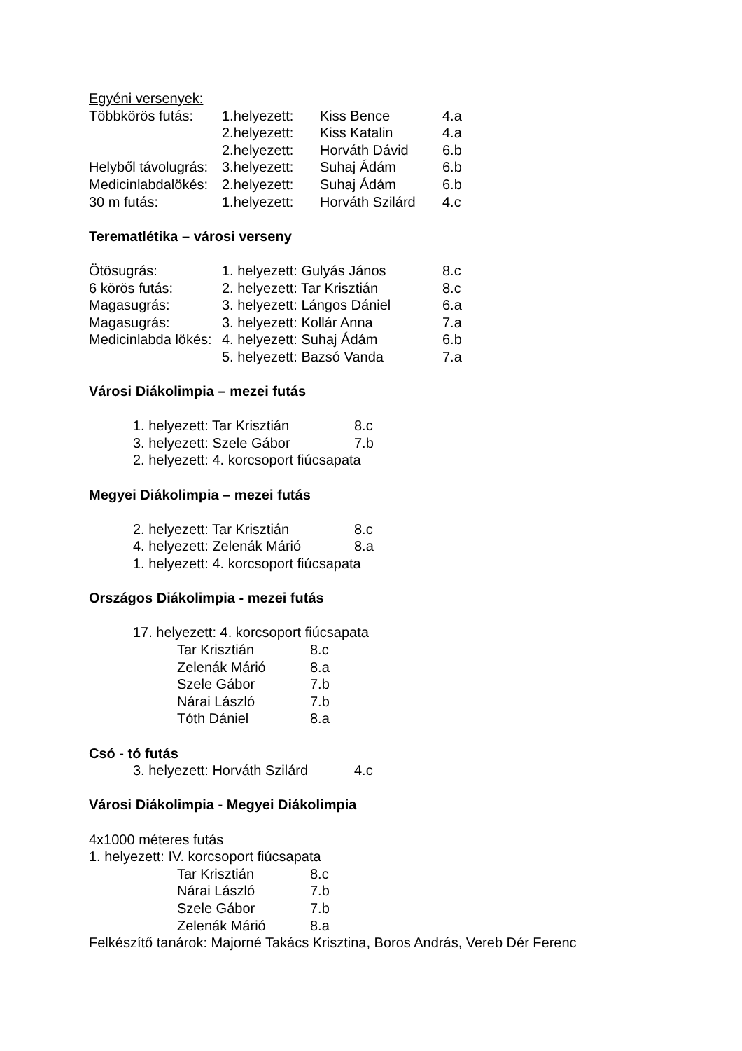Egyéni versenyek:
Többkörös futás: 1.helyezett: Kiss Bence 4.a
2.helyezett: Kiss Katalin 4.a
2.helyezett: Horváth Dávid 6.b
Helyből távolugrás: 3.helyezett: Suhaj Ádám 6.b
Medicinlabdalökés: 2.helyezett: Suhaj Ádám 6.b
30 m futás: 1.helyezett: Horváth Szilárd 4.c
Terematlétika – városi verseny
Ötösugrás: 1. helyezett: Gulyás János 8.c
6 körös futás: 2. helyezett: Tar Krisztián 8.c
Magasugrás: 3. helyezett: Lángos Dániel 6.a
Magasugrás: 3. helyezett: Kollár Anna 7.a
Medicinlabda lökés: 4. helyezett: Suhaj Ádám 6.b
5. helyezett: Bazsó Vanda 7.a
Városi Diákolimpia – mezei futás
1. helyezett: Tar Krisztián 8.c
3. helyezett: Szele Gábor 7.b
2. helyezett: 4. korcsoport fiúcsapata
Megyei Diákolimpia – mezei futás
2. helyezett: Tar Krisztián 8.c
4. helyezett: Zelenák Márió 8.a
1. helyezett: 4. korcsoport fiúcsapata
Országos Diákolimpia - mezei futás
17. helyezett: 4. korcsoport fiúcsapata
Tar Krisztián 8.c
Zelenák Márió 8.a
Szele Gábor 7.b
Nárai László 7.b
Tóth Dániel 8.a
Csó - tó futás
3. helyezett: Horváth Szilárd 4.c
Városi Diákolimpia - Megyei Diákolimpia
4x1000 méteres futás
1. helyezett: IV. korcsoport fiúcsapata
Tar Krisztián 8.c
Nárai László 7.b
Szele Gábor 7.b
Zelenák Márió 8.a
Felkészítő tanárok: Majorné Takács Krisztina, Boros András, Vereb Dér Ferenc